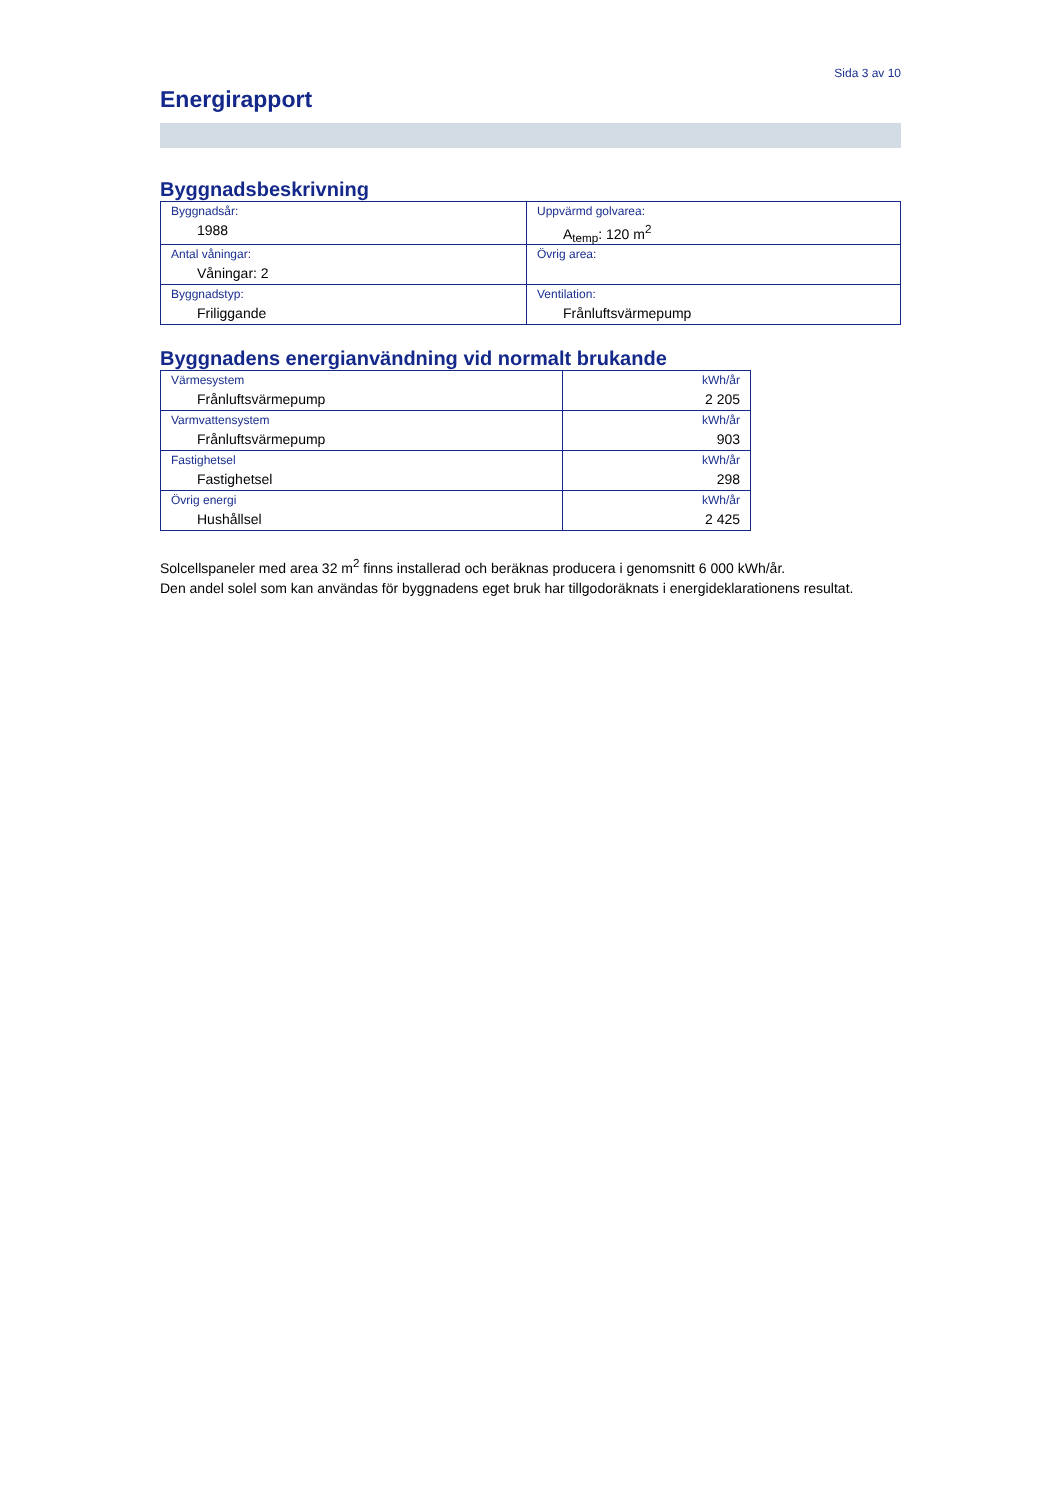Sida 3 av 10
Energirapport
Byggnadsbeskrivning
| Byggnadsår: 1988 | Uppvärmd golvarea: A<sub>temp</sub>: 120 m<sup>2</sup> |
| Antal våningar: Våningar: 2 | Övrig area: |
| Byggnadstyp: Friliggande | Ventilation: Frånluftsvärmepump |
Byggnadens energianvändning vid normalt brukande
| Värmesystem Frånluftsvärmepump | kWh/år 2 205 |
| Varmvattensystem Frånluftsvärmepump | kWh/år 903 |
| Fastighetsel Fastighetsel | kWh/år 298 |
| Övrig energi Hushållsel | kWh/år 2 425 |
Solcellspaneler med area 32 m<sup>2</sup> finns installerad och beräknas producera i genomsnitt 6 000 kWh/år.
Den andel solel som kan användas för byggnadens eget bruk har tillgodoräknats i energideklarationens resultat.